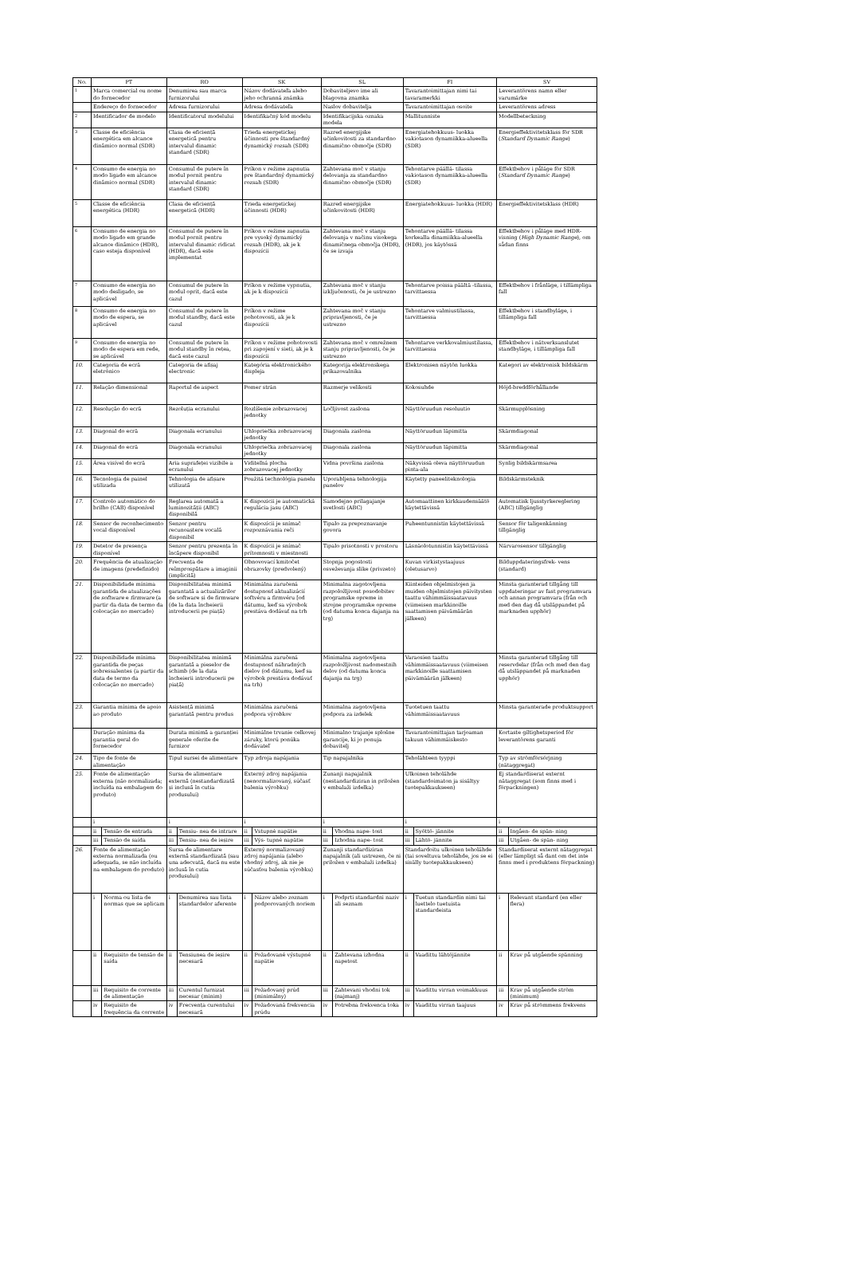| No. | PT | | RO | | SK | | SL | | FI | | SV | |
| --- | --- | --- | --- | --- | --- | --- | --- | --- | --- | --- | --- | --- |
| 1 | Marca comercial ou nome do fornecedor | | Denumirea sau marca furnizorului | | Názov dodávateľa alebo jeho ochranná známka | | Dobaviteljevo ime ali blagovna znamka | | Tavarantoimittajan nimi tai tavaramerkki | | Leverantörens namn eller varumärke | |
| | Endereço do fornecedor | | Adresa furnizorului | | Adresa dodávateľa | | Naslov dobavitelja | | Tavarantoimittajan osoite | | Leverantörens adress | |
| 2 | Identificador de modelo | | Identificatorul modelului | | Identifikačný kód modelu | | Identifikacijska oznaka modela | | Mallitunniste | | Modellbeteckning | |
| 3 | Classe de eficiência energética em alcance dinâmico normal (SDR) | | Clasa de eficiență energetică pentru intervalul dinamic standard (SDR) | | Trieda energetickej účinnosti pre štandardný dynamický rozsah (SDR) | | Razred energijske učinkovitosti za standardno dinamično območje (SDR) | | Energiatehokkuus- luokka vakiotason dynamiikka-alueella (SDR) | | Energieffektivitetsklass för SDR ( Standard Dynamic Range ) | |
| 4 | Consumo de energia no modo ligado em alcance dinâmico normal (SDR) | | Consumul de putere în modul pornit pentru intervalul dinamic standard (SDR) | | Príkon v režime zapnutia pre štandardný dynamický rozsah (SDR) | | Zahtevana moč v stanju delovanja za standardno dinamično območje (SDR) | | Tehontarve päällä- tilassa vakiotason dynamiikka-alueella (SDR) | | Effektbehov i påläge för SDR ( Standard Dynamic Range ) | |
| 5 | Classe de eficiência energética (HDR) | | Clasa de eficiență energetică (HDR) | | Trieda energetickej účinnosti (HDR) | | Razred energijske učinkovitosti (HDR) | | Energiatehokkuus- luokka (HDR) | | Energieffektivitetsklass (HDR) | |
| 6 | Consumo de energia no modo ligado em grande alcance dinâmico (HDR), caso esteja disponível | | Consumul de putere în modul pornit pentru intervalul dinamic ridicat (HDR), dacă este implementat | | Príkon v režime zapnutia pre vysoký dynamický rozsah (HDR), ak je k dispozícii | | Zahtevana moč v stanju delovanja v načinu visokega dinamičnega območja (HDR), če se izvaja | | Tehontarve päällä- tilassa korkealla dinamiikka-alueella (HDR), jos käytössä | | Effektbehov i påläge med HDR-visning ( High Dynamic Range ), om sådan finns | |
| 7 | Consumo de energia no modo desligado, se aplicável | | Consumul de putere în modul oprit, dacă este cazul | | Príkon v režime vypnutia, ak je k dispozícii | | Zahtevana moč v stanju izključenosti, če je ustrezno | | Tehontarve poissa päältä -tilassa, tarvittaessa | | Effektbehov i frånläge, i tillämpliga fall | |
| 8 | Consumo de energia no modo de espera, se aplicável | | Consumul de putere în modul standby, dacă este cazul | | Príkon v režime pohotovosti, ak je k dispozícii | | Zahtevana moč v stanju pripravljenosti, če je ustrezno | | Tehontarve valmiustilassa, tarvittaessa | | Effektbehov i standbyläge, i tillämpliga fall | |
| 9 | Consumo de energia no modo de espera em rede, se aplicável | | Consumul de putere în modul standby în rețea, dacă este cazul | | Príkon v režime pohotovosti pri zapojení v sieti, ak je k dispozícii | | Zahtevana moč v omrežnem stanju pripravljenosti, če je ustrezno | | Tehontarve verkkovalmiustilassa, tarvittaessa | | Effektbehov i nätverksanslutet standbyläge, i tillämpliga fall | |
| 10. | Categoria de ecrã eletrónico | | Categoria de afișaj electronic | | Kategória elektronického displeja | | Kategorija elektronskega prikazovalnika | | Elektronisen näytön luokka | | Kategori av elektronisk bildskärm | |
| 11. | Relação dimensional | | Raportul de aspect | | Pomer strán | | Razmerje velikosti | | Kokosuhde | | Höjd-breddförhållande | |
| 12. | Resolução do ecrã | | Rezoluția ecranului | | Rozlíšenie zobrazovacej jednotky | | Ločljivost zaslona | | Näyttöruudun resoluutio | | Skärmupplösning | |
| 13. | Diagonal do ecrã | | Diagonala ecranului | | Uhlopriečka zobrazovacej jednotky | | Diagonala zaslona | | Näyttöruudun läpimitta | | Skärmdiagonal | |
| 14. | Diagonal do ecrã | | Diagonala ecranului | | Uhlopriečka zobrazovacej jednotky | | Diagonala zaslona | | Näyttöruudun läpimitta | | Skärmdiagonal | |
| 15. | Área visível do ecrã | | Aria suprafeței vizibile a ecranului | | Viditeľná plocha zobrazovacej jednotky | | Vidna površina zaslona | | Näkyvissä oleva näyttöruudun pinta-ala | | Synlig bildskärmsarea | |
| 16. | Tecnologia de painel utilizada | | Tehnologia de afișare utilizată | | Použitá technológia panelu | | Uporabljena tehnologija panelov | | Käytetty paneeliteknologia | | Bildskärmsteknik | |
| 17. | Controlo automático do brilho (CAB) disponível | | Reglarea automată a luminozității (ABC) disponibilă | | K dispozícii je automatická regulácia jasu (ABC) | | Samodejno prilagajanje svetlosti (ABC) | | Automaattinen kirkkaudensäätö käytettävissä | | Automatisk ljusstyrkereglering (ABC) tillgänglig | |
| 18. | Sensor de reconhecimento vocal disponível | | Senzor pentru recunoaștere vocală disponibil | | K dispozícii je snímač rozpoznávania reči | | Tipalo za prepoznavanje govora | | Puheentunnistin käytettävissä | | Sensor för taligenkänning tillgänglig | |
| 19. | Detetor de presença disponível | | Senzor pentru prezența în încăpere disponibil | | K dispozícii je snímač prítomnosti v miestnosti | | Tipalo prisotnosti v prostoru | | Läsnäolotunnistin käytettävissä | | Närvarosensor tillgänglig | |
| 20. | Frequência de atualização de imagens (predefinido) | | Frecvența de reîmprospătare a imaginii (implicită) | | Obnovovací kmitočet obrazovky (predvolený) | | Stopnja pogostosti osveževanja slike (privzeto) | | Kuvan virkistystaajuus (oletusarvo) | | Bilduppdateringsfrek- vens (standard) | |
| 21. | Disponibilidade mínima garantida de atualizações de software e firmware (a partir da data de termo da colocação no mercado) | | Disponibilitatea minimă garantată a actualizărilor de software și de firmware (de la data încheierii introducerii pe piață) | | Minimálna zaručená dostupnosť aktualizácií softvéru a firmvéru [od dátumu, keď sa výrobok prestáva dodávať na trh | | Minimalna zagotovljena razpoložljivost posodobitev programske opreme in strojne programske opreme (od datuma konca dajanja na trg) | | Kiinteiden ohjelmistojen ja muiden ohjelmistojen päivitysten taattu vähimmäissaatavuus (viimeisen markkinoille saattamisen päivämäärän jälkeen) | | Minsta garanterad tillgång till uppdateringar av fast programvara och annan programvara (från och med den dag då utsläppandet på marknaden upphör) | |
| 22. | Disponibilidade mínima garantida de peças sobressalentes (a partir da data de termo da colocação no mercado) | | Disponibilitatea minimă garantată a pieselor de schimb (de la data încheierii introducerii pe piață) | | Minimálna zaručená dostupnosť náhradných dielov (od dátumu, keď sa výrobok prestáva dodávať na trh) | | Minimalna zagotovljena razpoložljivost nadomestnih delov (od datuma konca dajanja na trg) | | Varaosien taattu vähimmäissaatavuus (viimeisen markkinoille saattamisen päivämäärän jälkeen) | | Minsta garanterad tillgång till reservdelar (från och med den dag då utsläppandet på marknaden upphör) | |
| 23. | Garantia mínima de apoio ao produto | | Asistență minimă garantată pentru produs | | Minimálna zaručená podpora výrobkov | | Minimalna zagotovljena podpora za izdelek | | Tuotetuen taattu vähimmäissaatavuus | | Minsta garanterade produktsupport | |
| | Duração mínima da garantia geral do fornecedor | | Durata minimă a garanției generale oferite de furnizor | | Minimálne trvanie celkovej záruky, ktorú ponúka dodávateľ | | Minimalno trajanje splošne garancije, ki jo ponuja dobavitelj | | Tavarantoimittajan tarjoaman takuun vähimmäiskesto | | Kortaste giltighetsperiod för leverantörens garanti | |
| 24. | Tipo de fonte de alimentação | | Tipul sursei de alimentare | | Typ zdroja napájania | | Tip napajalnika | | Teholähteen tyyppi | | Typ av strömförsörjning (nätaggregat) | |
| 25. | Fonte de alimentação externa (não normalizada; incluída na embalagem do produto) | | Sursa de alimentare externă (nestandardizată și inclusă în cutia produsului) | | Externý zdroj napájania (nenormalizovaný, súčasť balenia výrobku) | | Zunanji napajalnik (nestandardiziran in priložen v embalaži izdelka) | | Ulkoinen teholähde (standardoimaton ja sisältyy tuotepakkaukseen) | | Ej standardiserat externt nätaggregat (som finns med i förpackningen) | |
| | i | | i | | i | | i | | i | | i | |
| | ii | Tensão de entrada | ii | Tensiu- nea de intrare | ii | Vstupné napätie | ii | Vhodna nape- tost | ii | Syöttö- jännite | ii | Ingåen- de spän- ning |
| | iii | Tensão de saída | iii | Tensiu- nea de ieșire | iii | Výs- tupné napätie | iii | Izhodna nape- tost | iii | Lähtö- jännite | iii | Utgåen- de spän- ning |
| 26. | Fonte de alimentação externa normalizada (ou adequada, se não incluída na embalagem do produto) | | Sursa de alimentare externă standardizată (sau una adecvată, dacă nu este inclusă în cutia produsului) | | Externý normalizovaný zdroj napájania (alebo vhodný zdroj, ak nie je súčasťou balenia výrobku) | | Zunanji standardiziran napajalnik (ali ustrezen, če ni priložen v embalaži izdelka) | | Standardoitu ulkoinen teholähde (tai soveltuva teholähde, jos se ei sisälly tuotepakkaukseen) | | Standardiserat externt nätaggregat (eller lämpligt så dant om det inte finns med i produktens förpackning) | |
| | i | Norma ou lista de normas que se aplicam | i | Denumirea sau lista standardelor aferente | i | Názov alebo zoznam podporovaných noriem | i | Podprti standardni naziv ali seznam | i | Tuetun standardin nimi tai luettelo tuetuista standardeista | i | Relevant standard (en eller flera) |
| | ii | Requisito de tensão de saída | ii | Tensiunea de ieșire necesară | ii | Požadované výstupné napätie | ii | Zahtevana izhodna napetost | ii | Vaadittu lähtöjännite | ii | Krav på utgående spänning |
| | iii | Requisito de corrente de alimentação | iii | Curentul furnizat necesar (minim) | iii | Požadovaný prúd (minimálny) | iii | Zahtevani vhodni tok (najmanj) | iii | Vaadittu virran voimakkuus | iii | Krav på utgående ström (minimum) |
| | iv | Requisito de frequência da corrente | iv | Frecvența curentului necesară | iv | Požadovaná frekvencia prúdu | iv | Potrebna frekvenca toka | iv | Vaadittu virran taajuus | iv | Krav på strömmens frekvens |